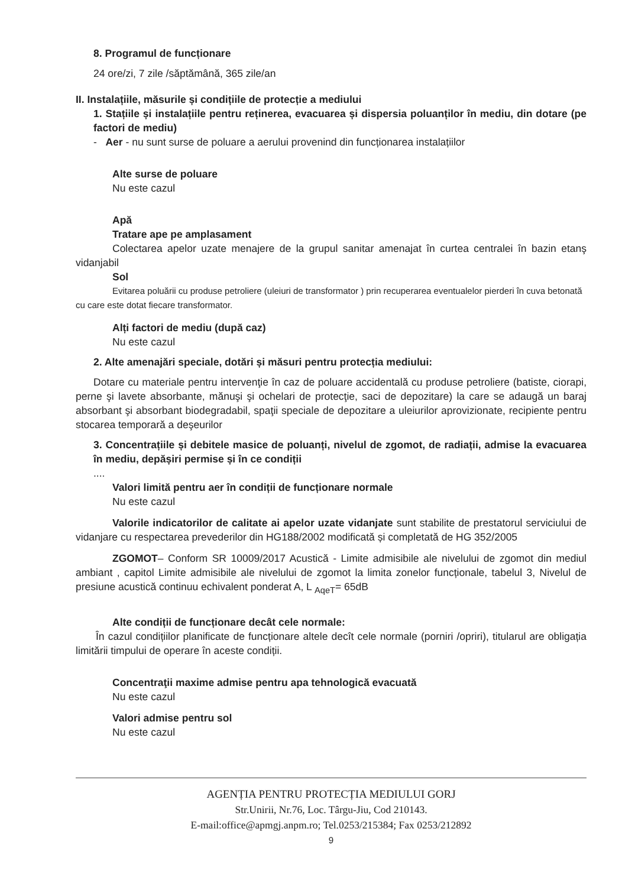8. Programul de funcționare
24 ore/zi, 7 zile /săptămână, 365 zile/an
II. Instalațiile, măsurile și condițiile de protecție a mediului
1. Stațiile și instalațiile pentru reținerea, evacuarea și dispersia poluanților în mediu, din dotare (pe factori de mediu)
- Aer - nu sunt surse de poluare a aerului provenind din funcționarea instalațiilor
Alte surse de poluare
Nu este cazul
Apă
Tratare ape pe amplasament
Colectarea apelor uzate menajere de la grupul sanitar amenajat în curtea centralei în bazin etanş vidanjabil
Sol
Evitarea poluării cu produse petroliere (uleiuri de transformator ) prin recuperarea eventualelor pierderi în cuva betonată cu care este dotat fiecare transformator.
Alți factori de mediu (după caz)
Nu este cazul
2. Alte amenajări speciale, dotări și măsuri pentru protecția mediului:
Dotare cu materiale pentru intervenţie în caz de poluare accidentală cu produse petroliere (batiste, ciorapi, perne şi lavete absorbante, mănuşi şi ochelari de protecţie, saci de depozitare) la care se adaugă un baraj absorbant şi absorbant biodegradabil, spaţii speciale de depozitare a uleiurilor aprovizionate, recipiente pentru stocarea temporară a deşeurilor
3. Concentrațiile și debitele masice de poluanți, nivelul de zgomot, de radiații, admise la evacuarea în mediu, depășiri permise și în ce condiții
....
Valori limită pentru aer în condiții de funcționare normale
Nu este cazul
Valorile indicatorilor de calitate ai apelor uzate vidanjate sunt stabilite de prestatorul serviciului de vidanjare cu respectarea prevederilor din HG188/2002 modificată și completată de HG 352/2005
ZGOMOT– Conform SR 10009/2017 Acustică - Limite admisibile ale nivelului de zgomot din mediul ambiant , capitol Limite admisibile ale nivelului de zgomot la limita zonelor funcționale, tabelul 3, Nivelul de presiune acustică continuu echivalent ponderat A, L <sub>AqeT</sub>= 65dB
Alte condiții de funcționare decât cele normale:
În cazul condițiilor planificate de funcționare altele decît cele normale (porniri /opriri), titularul are obligația limitării timpului de operare în aceste condiții.
Concentraţii maxime admise pentru apa tehnologică evacuată
Nu este cazul
Valori admise pentru sol
Nu este cazul
AGENȚIA PENTRU PROTECȚIA MEDIULUI GORJ
Str.Unirii, Nr.76, Loc. Târgu-Jiu, Cod 210143.
E-mail:office@apmgj.anpm.ro; Tel.0253/215384; Fax 0253/212892
9